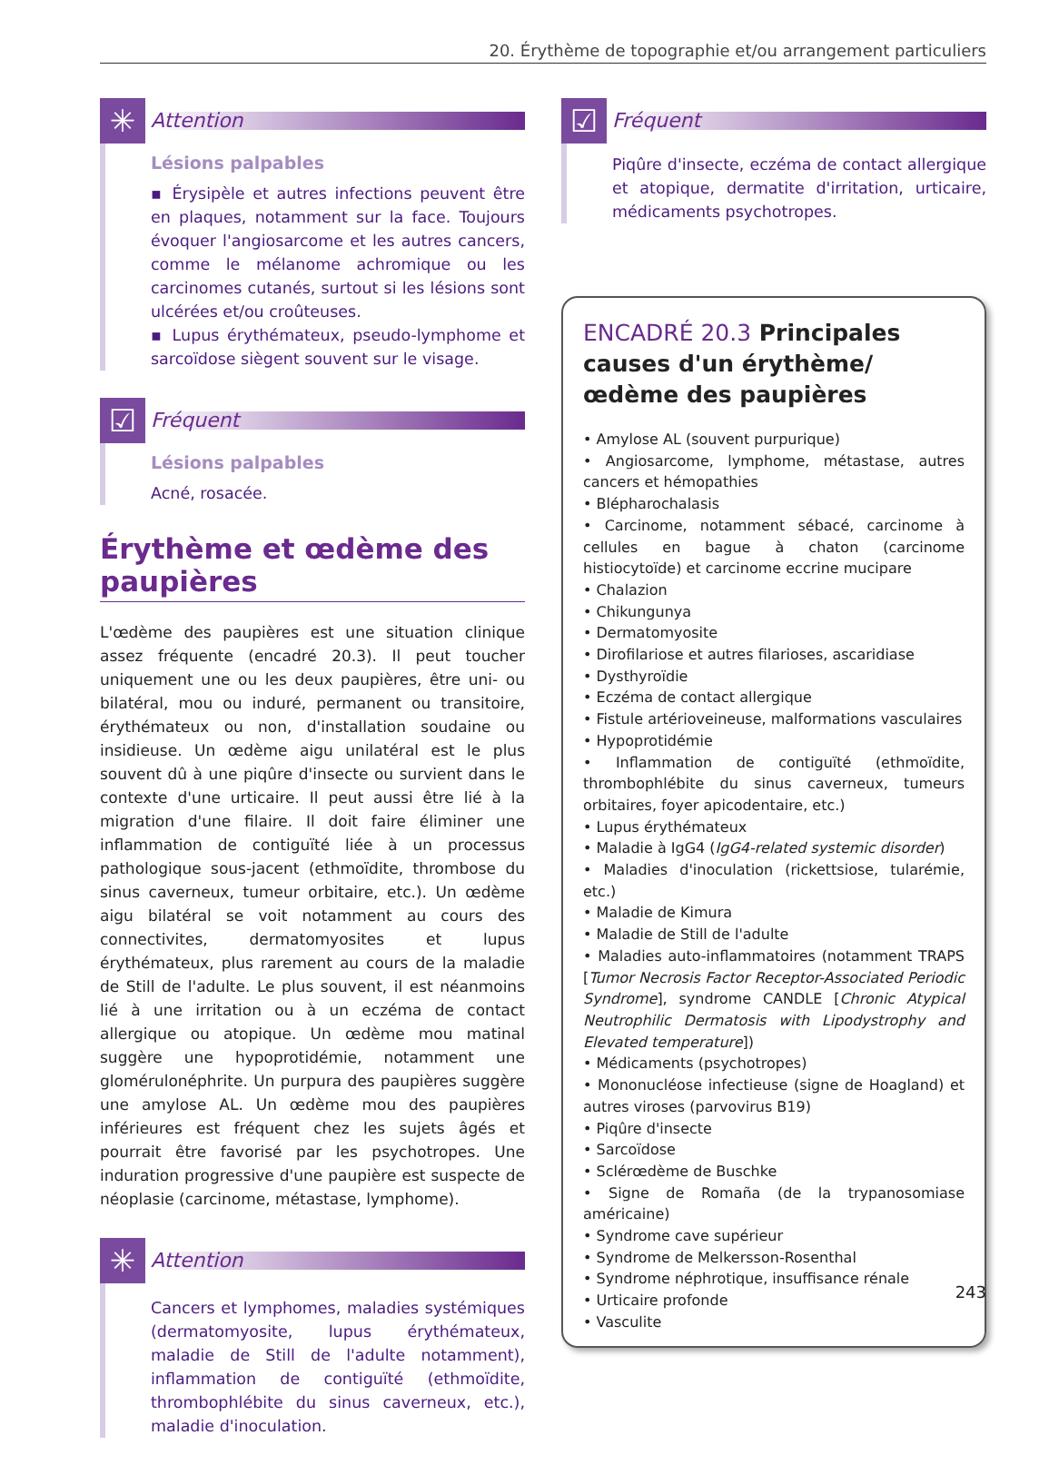20. Érythème de topographie et/ou arrangement particuliers
✳
Attention
Lésions palpables
▪ Érysipèle et autres infections peuvent être en plaques, notamment sur la face. Toujours évoquer l'angiosarcome et les autres cancers, comme le mélanome achromique ou les carcinomes cutanés, surtout si les lésions sont ulcérées et/ou croûteuses.
▪ Lupus érythémateux, pseudo-lymphome et sarcoïdose siègent souvent sur le visage.
☑
Fréquent
Lésions palpables
Acné, rosacée.
Érythème et œdème des paupières
L'œdème des paupières est une situation clinique assez fréquente (encadré 20.3). Il peut toucher uniquement une ou les deux paupières, être uni- ou bilatéral, mou ou induré, permanent ou transitoire, érythémateux ou non, d'installation soudaine ou insidieuse. Un œdème aigu unilatéral est le plus souvent dû à une piqûre d'insecte ou survient dans le contexte d'une urticaire. Il peut aussi être lié à la migration d'une filaire. Il doit faire éliminer une inflammation de contiguïté liée à un processus pathologique sous-jacent (ethmoïdite, thrombose du sinus caverneux, tumeur orbitaire, etc.). Un œdème aigu bilatéral se voit notamment au cours des connectivites, dermatomyosites et lupus érythémateux, plus rarement au cours de la maladie de Still de l'adulte. Le plus souvent, il est néanmoins lié à une irritation ou à un eczéma de contact allergique ou atopique. Un œdème mou matinal suggère une hypoprotidémie, notamment une glomérulonéphrite. Un purpura des paupières suggère une amylose AL. Un œdème mou des paupières inférieures est fréquent chez les sujets âgés et pourrait être favorisé par les psychotropes. Une induration progressive d'une paupière est suspecte de néoplasie (carcinome, métastase, lymphome).
✳
Attention
Cancers et lymphomes, maladies systémiques (dermatomyosite, lupus érythémateux, maladie de Still de l'adulte notamment), inflammation de contiguïté (ethmoïdite, thrombophlébite du sinus caverneux, etc.), maladie d'inoculation.
☑
Fréquent
Piqûre d'insecte, eczéma de contact allergique et atopique, dermatite d'irritation, urticaire, médicaments psychotropes.
ENCADRÉ 20.3 Principales causes d'un érythème/œdème des paupières
• Amylose AL (souvent purpurique)
• Angiosarcome, lymphome, métastase, autres cancers et hémopathies
• Blépharochalasis
• Carcinome, notamment sébacé, carcinome à cellules en bague à chaton (carcinome histiocytoïde) et carcinome eccrine mucipare
• Chalazion
• Chikungunya
• Dermatomyosite
• Dirofilariose et autres filarioses, ascaridiase
• Dysthyroïdie
• Eczéma de contact allergique
• Fistule artérioveineuse, malformations vasculaires
• Hypoprotidémie
• Inflammation de contiguïté (ethmoïdite, thrombophlébite du sinus caverneux, tumeurs orbitaires, foyer apicodentaire, etc.)
• Lupus érythémateux
• Maladie à IgG4 (IgG4-related systemic disorder)
• Maladies d'inoculation (rickettsiose, tularémie, etc.)
• Maladie de Kimura
• Maladie de Still de l'adulte
• Maladies auto-inflammatoires (notamment TRAPS [Tumor Necrosis Factor Receptor-Associated Periodic Syndrome], syndrome CANDLE [Chronic Atypical Neutrophilic Dermatosis with Lipodystrophy and Elevated temperature])
• Médicaments (psychotropes)
• Mononucléose infectieuse (signe de Hoagland) et autres viroses (parvovirus B19)
• Piqûre d'insecte
• Sarcoïdose
• Sclérœdème de Buschke
• Signe de Romaña (de la trypanosomiase américaine)
• Syndrome cave supérieur
• Syndrome de Melkersson-Rosenthal
• Syndrome néphrotique, insuffisance rénale
• Urticaire profonde
• Vasculite
243